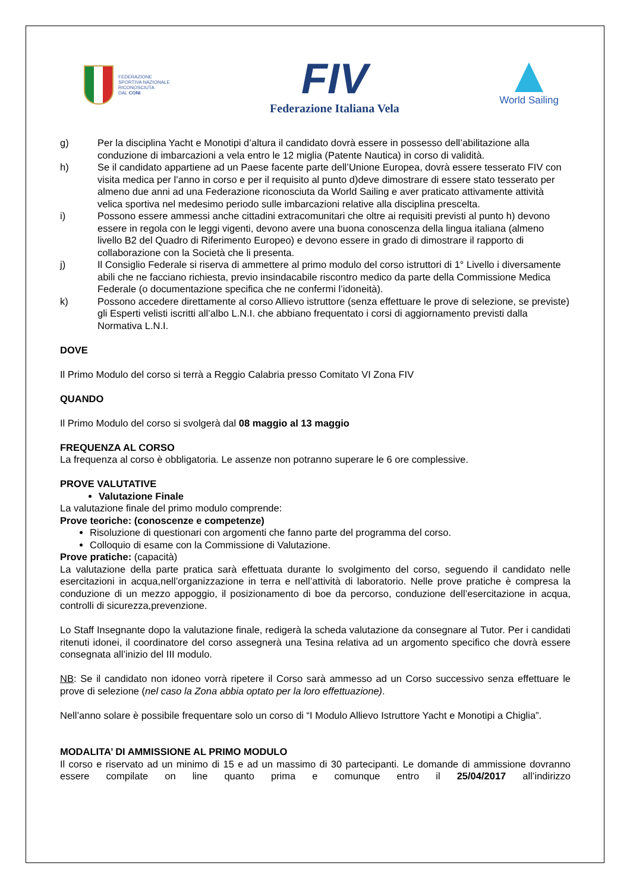FEDERAZIONE
SPORTIVA NAZIONALE
RICONOSCIUTA
DAL CONI
FIV
Federazione Italiana Vela
World Sailing
g) Per la disciplina Yacht e Monotipi d’altura il candidato dovrà essere in possesso dell’abilitazione alla conduzione di imbarcazioni a vela entro le 12 miglia (Patente Nautica) in corso di validità.
h) Se il candidato appartiene ad un Paese facente parte dell’Unione Europea, dovrà essere tesserato FIV con visita medica per l’anno in corso e per il requisito al punto d)deve dimostrare di essere stato tesserato per almeno due anni ad una Federazione riconosciuta da World Sailing e aver praticato attivamente attività velica sportiva nel medesimo periodo sulle imbarcazioni relative alla disciplina prescelta.
i) Possono essere ammessi anche cittadini extracomunitari che oltre ai requisiti previsti al punto h) devono essere in regola con le leggi vigenti, devono avere una buona conoscenza della lingua italiana (almeno livello B2 del Quadro di Riferimento Europeo) e devono essere in grado di dimostrare il rapporto di collaborazione con la Società che li presenta.
j) Il Consiglio Federale si riserva di ammettere al primo modulo del corso istruttori di 1° Livello i diversamente abili che ne facciano richiesta, previo insindacabile riscontro medico da parte della Commissione Medica Federale (o documentazione specifica che ne confermi l’idoneità).
k) Possono accedere direttamente al corso Allievo istruttore (senza effettuare le prove di selezione, se previste) gli Esperti velisti iscritti all’albo L.N.I. che abbiano frequentato i corsi di aggiornamento previsti dalla Normativa L.N.I.
DOVE
Il Primo Modulo del corso si terrà a Reggio Calabria presso Comitato VI Zona FIV
QUANDO
Il Primo Modulo del corso si svolgerà dal 08 maggio al 13 maggio
FREQUENZA AL CORSO
La frequenza al corso è obbligatoria. Le assenze non potranno superare le 6 ore complessive.
PROVE VALUTATIVE
Valutazione Finale
La valutazione finale del primo modulo comprende:
Prove teoriche: (conoscenze e competenze)
Risoluzione di questionari con argomenti che fanno parte del programma del corso.
Colloquio di esame con la Commissione di Valutazione.
Prove pratiche: (capacità)
La valutazione della parte pratica sarà effettuata durante lo svolgimento del corso, seguendo il candidato nelle esercitazioni in acqua,nell’organizzazione in terra e nell’attività di laboratorio. Nelle prove pratiche è compresa la conduzione di un mezzo appoggio, il posizionamento di boe da percorso, conduzione dell’esercitazione in acqua, controlli di sicurezza,prevenzione.
Lo Staff Insegnante dopo la valutazione finale, redigerà la scheda valutazione da consegnare al Tutor. Per i candidati ritenuti idonei, il coordinatore del corso assegnerà una Tesina relativa ad un argomento specifico che dovrà essere consegnata all’inizio del III modulo.
NB: Se il candidato non idoneo vorrà ripetere il Corso sarà ammesso ad un Corso successivo senza effettuare le prove di selezione (nel caso la Zona abbia optato per la loro effettuazione).
Nell’anno solare è possibile frequentare solo un corso di “I Modulo Allievo Istruttore Yacht e Monotipi a Chiglia”.
MODALITA’ DI AMMISSIONE AL PRIMO MODULO
Il corso e riservato ad un minimo di 15 e ad un massimo di 30 partecipanti. Le domande di ammissione dovranno essere compilate on line quanto prima e comunque entro il 25/04/2017 all’indirizzo